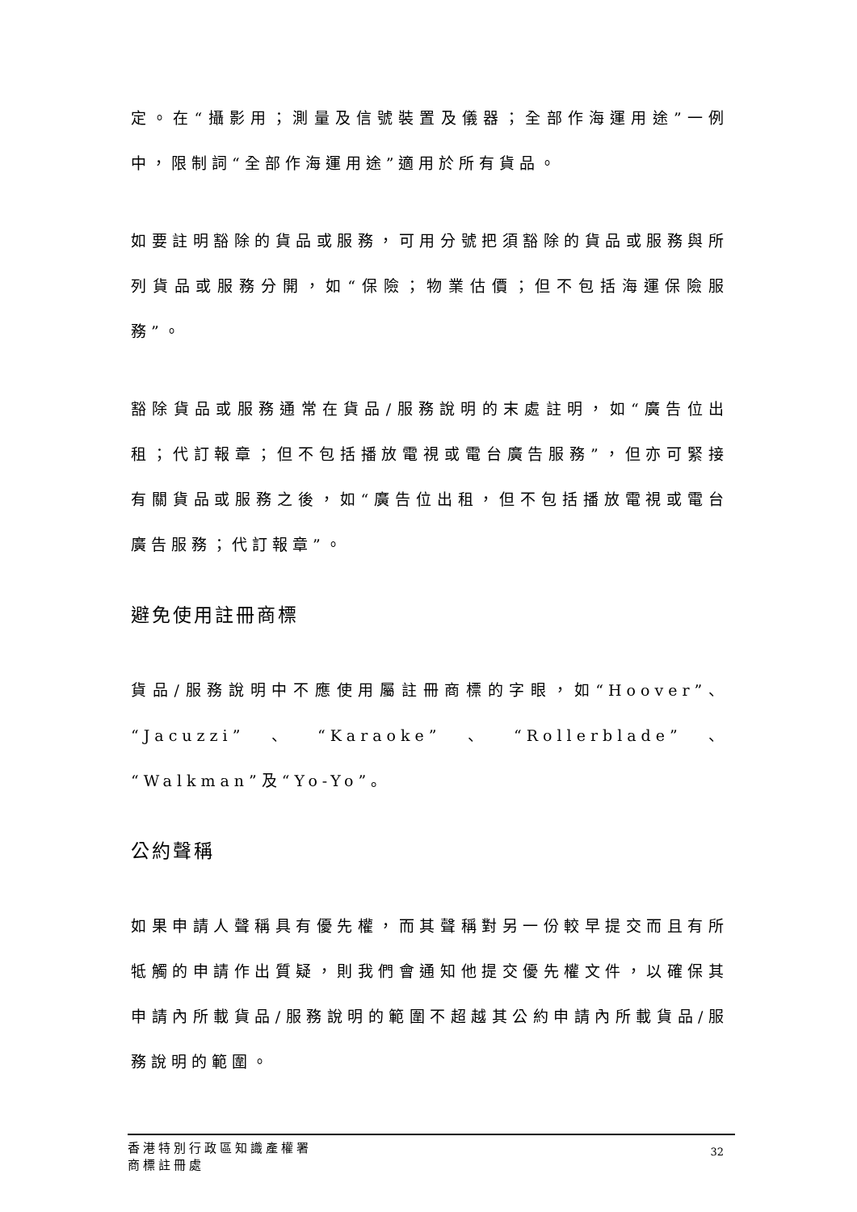定。在“攝影用；測量及信號裝置及儀器；全部作海運用途”一例中，限制詞“全部作海運用途”適用於所有貨品。
如要註明豁除的貨品或服務，可用分號把須豁除的貨品或服務與所列貨品或服務分開，如“保險；物業估價；但不包括海運保險服務”。
豁除貨品或服務通常在貨品/服務說明的末處註明，如“廣告位出租；代訂報章；但不包括播放電視或電台廣告服務”，但亦可緊接有關貨品或服務之後，如“廣告位出租，但不包括播放電視或電台廣告服務；代訂報章”。
避免使用註冊商標
貨品/服務說明中不應使用屬註冊商標的字眼，如“Hoover”、“Jacuzzi”、“Karaoke”、“Rollerblade”、“Walkman”及“Yo-Yo”。
公約聲稱
如果申請人聲稱具有優先權，而其聲稱對另一份較早提交而且有所牴觸的申請作出質疑，則我們會通知他提交優先權文件，以確保其申請內所載貨品/服務說明的範圍不超越其公約申請內所載貨品/服務說明的範圍。
香港特別行政區知識產權署
商標註冊處
32